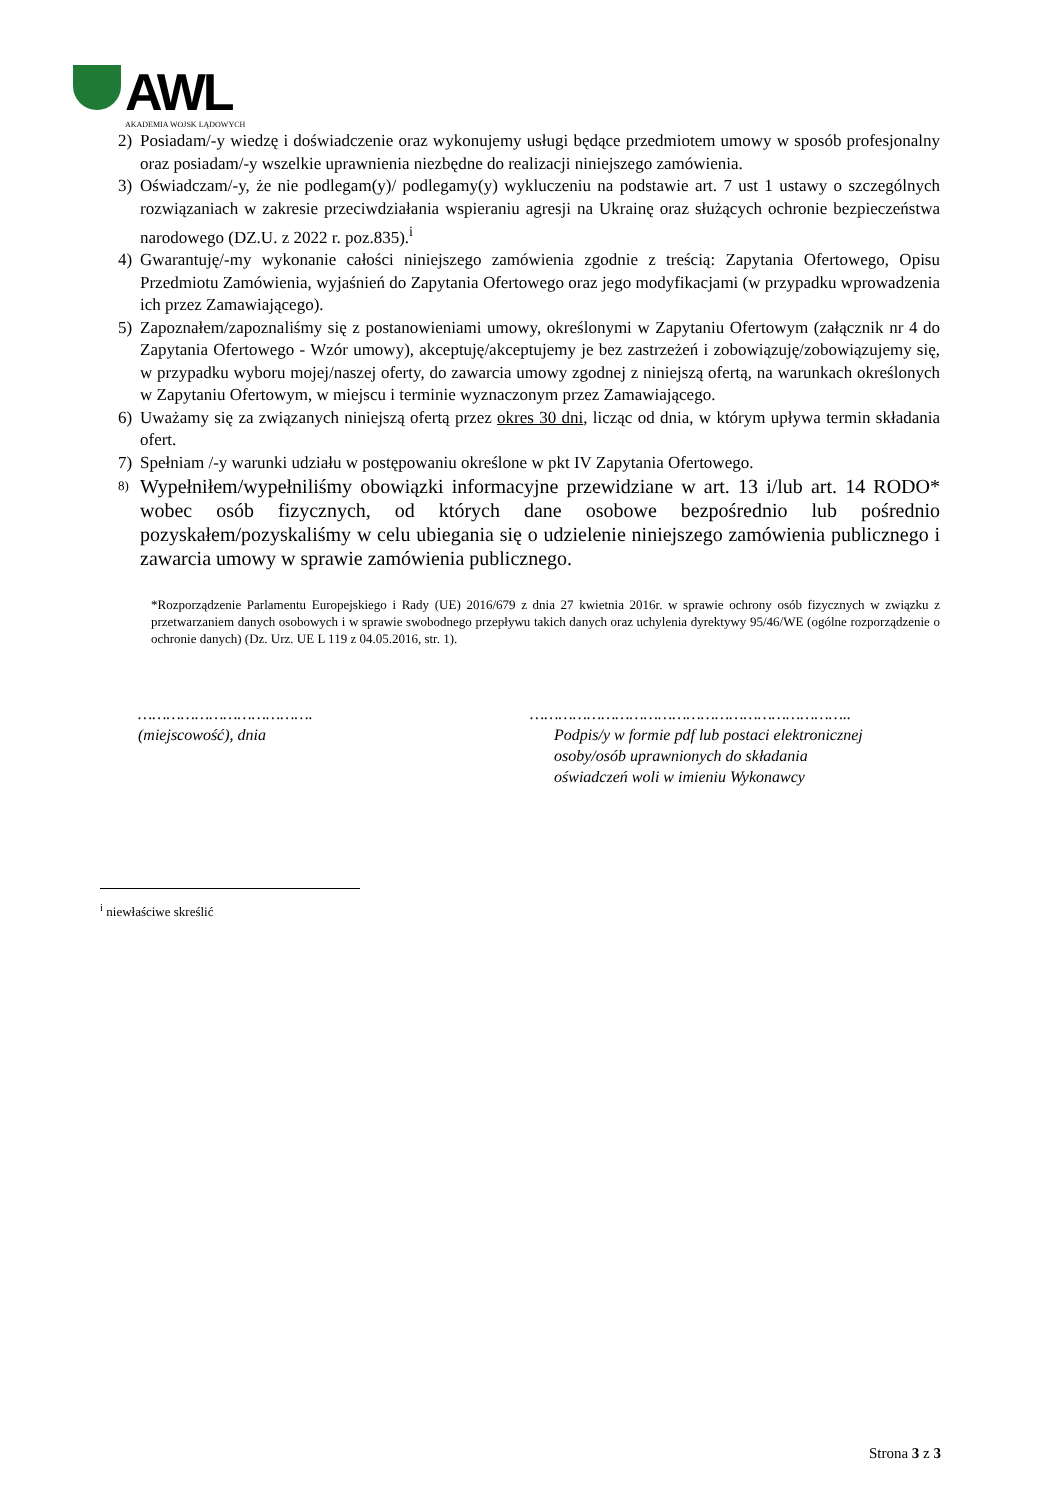AWL
AKADEMIA WOJSK LĄDOWYCH
2) Posiadam/-y wiedzę i doświadczenie oraz wykonujemy usługi będące przedmiotem umowy w sposób profesjonalny oraz posiadam/-y wszelkie uprawnienia niezbędne do realizacji niniejszego zamówienia.
3) Oświadczam/-y, że nie podlegam(y)/ podlegamy(y) wykluczeniu na podstawie art. 7 ust 1 ustawy o szczególnych rozwiązaniach w zakresie przeciwdziałania wspieraniu agresji na Ukrainę oraz służących ochronie bezpieczeństwa narodowego (DZ.U. z 2022 r. poz.835).<sup>i</sup>
4) Gwarantuję/-my wykonanie całości niniejszego zamówienia zgodnie z treścią: Zapytania Ofertowego, Opisu Przedmiotu Zamówienia, wyjaśnień do Zapytania Ofertowego oraz jego modyfikacjami (w przypadku wprowadzenia ich przez Zamawiającego).
5) Zapoznałem/zapoznaliśmy się z postanowieniami umowy, określonymi w Zapytaniu Ofertowym (załącznik nr 4 do Zapytania Ofertowego - Wzór umowy), akceptuję/akceptujemy je bez zastrzeżeń i zobowiązuję/zobowiązujemy się, w przypadku wyboru mojej/naszej oferty, do zawarcia umowy zgodnej z niniejszą ofertą, na warunkach określonych w Zapytaniu Ofertowym, w miejscu i terminie wyznaczonym przez Zamawiającego.
6) Uważamy się za związanych niniejszą ofertą przez okres 30 dni, licząc od dnia, w którym upływa termin składania ofert.
7) Spełniam /-y warunki udziału w postępowaniu określone w pkt IV Zapytania Ofertowego.
8) Wypełniłem/wypełniliśmy obowiązki informacyjne przewidziane w art. 13 i/lub art. 14 RODO* wobec osób fizycznych, od których dane osobowe bezpośrednio lub pośrednio pozyskałem/pozyskaliśmy w celu ubiegania się o udzielenie niniejszego zamówienia publicznego i zawarcia umowy w sprawie zamówienia publicznego.
*Rozporządzenie Parlamentu Europejskiego i Rady (UE) 2016/679 z dnia 27 kwietnia 2016r. w sprawie ochrony osób fizycznych w związku z przetwarzaniem danych osobowych i w sprawie swobodnego przepływu takich danych oraz uchylenia dyrektywy 95/46/WE (ogólne rozporządzenie o ochronie danych) (Dz. Urz. UE L 119 z 04.05.2016, str. 1).
……………………………….
(miejscowość), dnia
…………………………………………………………..
Podpis/y w formie pdf lub postaci elektronicznej
osoby/osób uprawnionych do składania
oświadczeń woli w imieniu Wykonawcy
<sup>i</sup> niewłaściwe skreślić
Strona 3 z 3